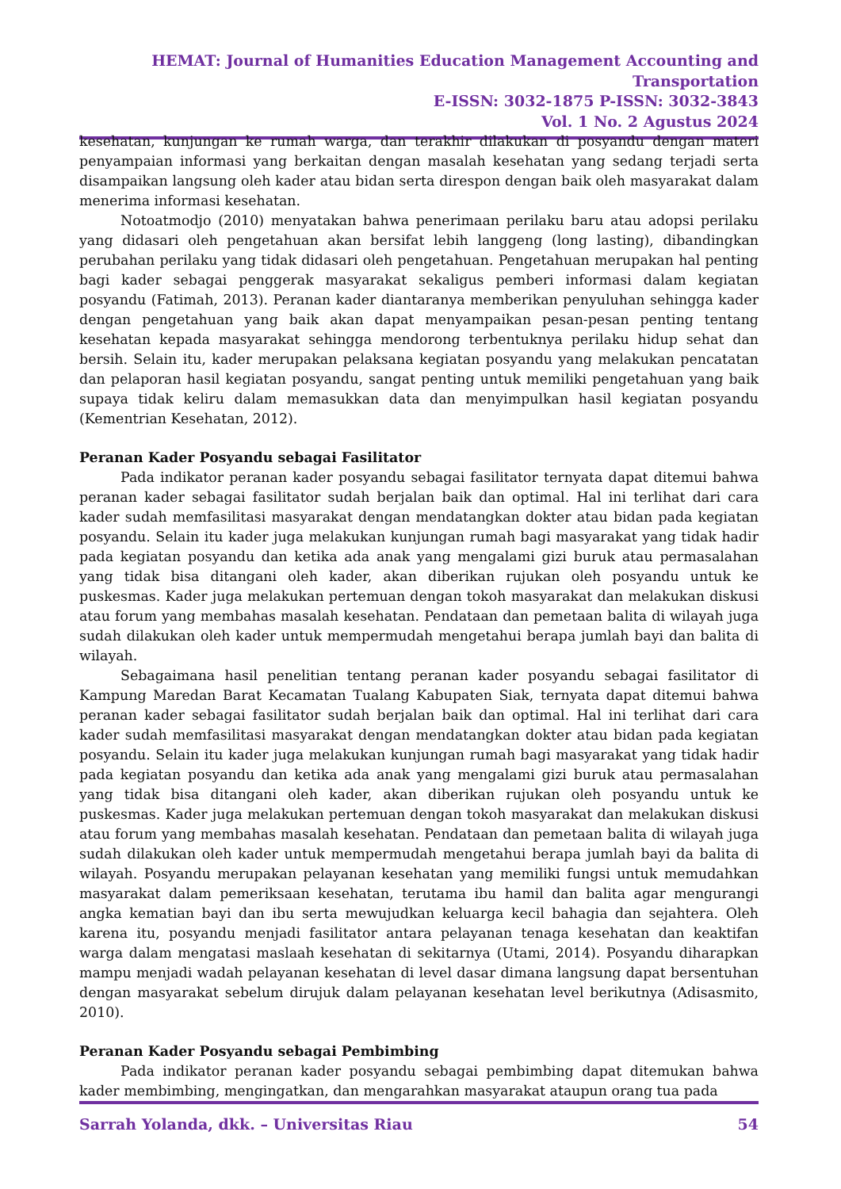HEMAT: Journal of Humanities Education Management Accounting and Transportation
E-ISSN: 3032-1875 P-ISSN: 3032-3843
Vol. 1 No. 2 Agustus 2024
kesehatan, kunjungan ke rumah warga, dan terakhir dilakukan di posyandu dengan materi penyampaian informasi yang berkaitan dengan masalah kesehatan yang sedang terjadi serta disampaikan langsung oleh kader atau bidan serta direspon dengan baik oleh masyarakat dalam menerima informasi kesehatan.
Notoatmodjo (2010) menyatakan bahwa penerimaan perilaku baru atau adopsi perilaku yang didasari oleh pengetahuan akan bersifat lebih langgeng (long lasting), dibandingkan perubahan perilaku yang tidak didasari oleh pengetahuan. Pengetahuan merupakan hal penting bagi kader sebagai penggerak masyarakat sekaligus pemberi informasi dalam kegiatan posyandu (Fatimah, 2013). Peranan kader diantaranya memberikan penyuluhan sehingga kader dengan pengetahuan yang baik akan dapat menyampaikan pesan-pesan penting tentang kesehatan kepada masyarakat sehingga mendorong terbentuknya perilaku hidup sehat dan bersih. Selain itu, kader merupakan pelaksana kegiatan posyandu yang melakukan pencatatan dan pelaporan hasil kegiatan posyandu, sangat penting untuk memiliki pengetahuan yang baik supaya tidak keliru dalam memasukkan data dan menyimpulkan hasil kegiatan posyandu (Kementrian Kesehatan, 2012).
Peranan Kader Posyandu sebagai Fasilitator
Pada indikator peranan kader posyandu sebagai fasilitator ternyata dapat ditemui bahwa peranan kader sebagai fasilitator sudah berjalan baik dan optimal. Hal ini terlihat dari cara kader sudah memfasilitasi masyarakat dengan mendatangkan dokter atau bidan pada kegiatan posyandu. Selain itu kader juga melakukan kunjungan rumah bagi masyarakat yang tidak hadir pada kegiatan posyandu dan ketika ada anak yang mengalami gizi buruk atau permasalahan yang tidak bisa ditangani oleh kader, akan diberikan rujukan oleh posyandu untuk ke puskesmas. Kader juga melakukan pertemuan dengan tokoh masyarakat dan melakukan diskusi atau forum yang membahas masalah kesehatan. Pendataan dan pemetaan balita di wilayah juga sudah dilakukan oleh kader untuk mempermudah mengetahui berapa jumlah bayi dan balita di wilayah.
Sebagaimana hasil penelitian tentang peranan kader posyandu sebagai fasilitator di Kampung Maredan Barat Kecamatan Tualang Kabupaten Siak, ternyata dapat ditemui bahwa peranan kader sebagai fasilitator sudah berjalan baik dan optimal. Hal ini terlihat dari cara kader sudah memfasilitasi masyarakat dengan mendatangkan dokter atau bidan pada kegiatan posyandu. Selain itu kader juga melakukan kunjungan rumah bagi masyarakat yang tidak hadir pada kegiatan posyandu dan ketika ada anak yang mengalami gizi buruk atau permasalahan yang tidak bisa ditangani oleh kader, akan diberikan rujukan oleh posyandu untuk ke puskesmas. Kader juga melakukan pertemuan dengan tokoh masyarakat dan melakukan diskusi atau forum yang membahas masalah kesehatan. Pendataan dan pemetaan balita di wilayah juga sudah dilakukan oleh kader untuk mempermudah mengetahui berapa jumlah bayi da balita di wilayah. Posyandu merupakan pelayanan kesehatan yang memiliki fungsi untuk memudahkan masyarakat dalam pemeriksaan kesehatan, terutama ibu hamil dan balita agar mengurangi angka kematian bayi dan ibu serta mewujudkan keluarga kecil bahagia dan sejahtera. Oleh karena itu, posyandu menjadi fasilitator antara pelayanan tenaga kesehatan dan keaktifan warga dalam mengatasi maslaah kesehatan di sekitarnya (Utami, 2014). Posyandu diharapkan mampu menjadi wadah pelayanan kesehatan di level dasar dimana langsung dapat bersentuhan dengan masyarakat sebelum dirujuk dalam pelayanan kesehatan level berikutnya (Adisasmito, 2010).
Peranan Kader Posyandu sebagai Pembimbing
Pada indikator peranan kader posyandu sebagai pembimbing dapat ditemukan bahwa kader membimbing, mengingatkan, dan mengarahkan masyarakat ataupun orang tua pada
Sarrah Yolanda, dkk. – Universitas Riau 54